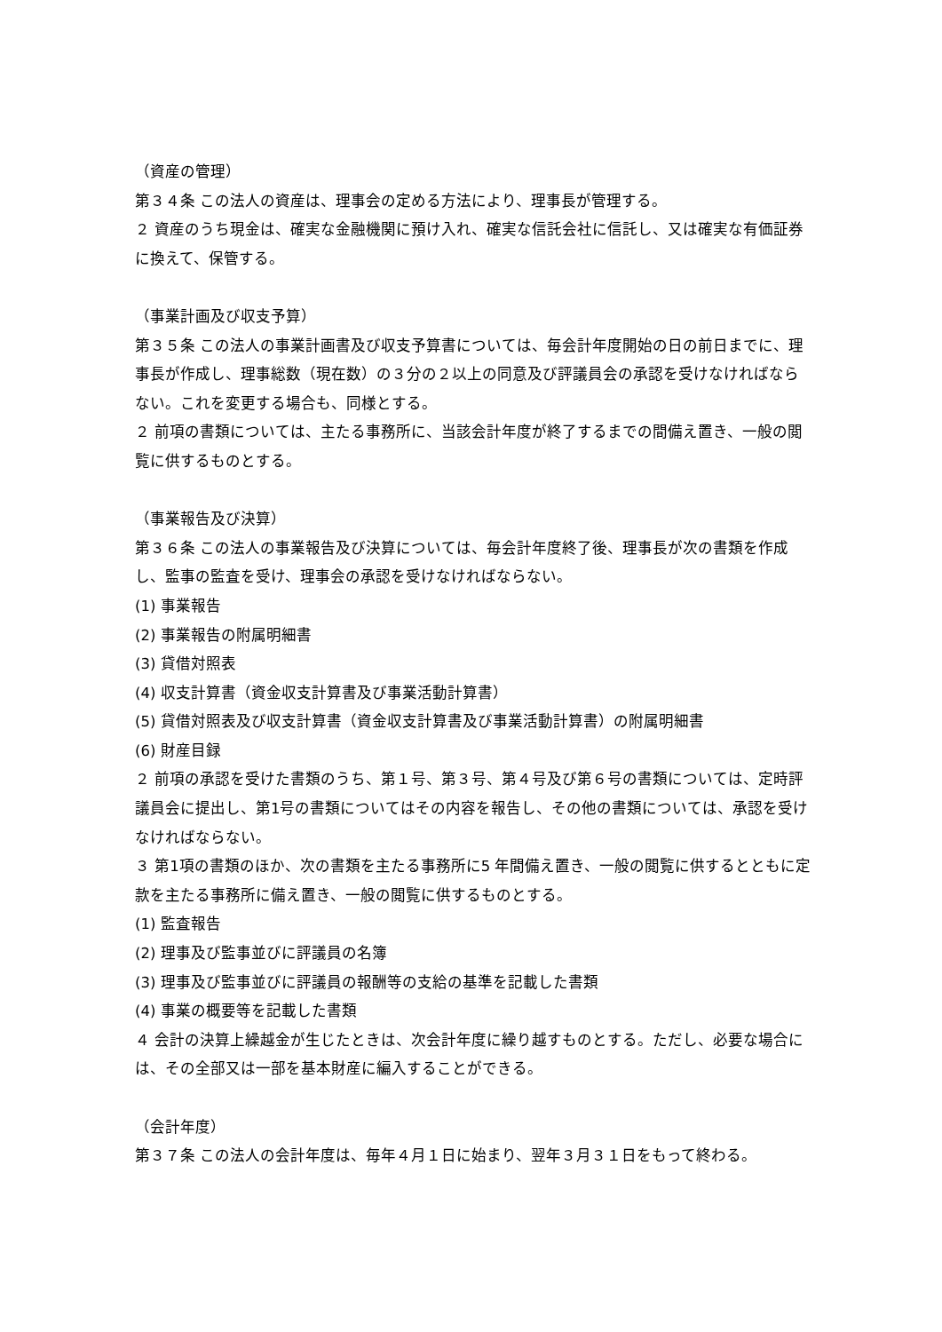（資産の管理）
第３４条 この法人の資産は、理事会の定める方法により、理事長が管理する。
２ 資産のうち現金は、確実な金融機関に預け入れ、確実な信託会社に信託し、又は確実な有価証券に換えて、保管する。
（事業計画及び収支予算）
第３５条 この法人の事業計画書及び収支予算書については、毎会計年度開始の日の前日までに、理事長が作成し、理事総数（現在数）の３分の２以上の同意及び評議員会の承認を受けなければならない。これを変更する場合も、同様とする。
２ 前項の書類については、主たる事務所に、当該会計年度が終了するまでの間備え置き、一般の閲覧に供するものとする。
（事業報告及び決算）
第３６条 この法人の事業報告及び決算については、毎会計年度終了後、理事長が次の書類を作成し、監事の監査を受け、理事会の承認を受けなければならない。
(1) 事業報告
(2) 事業報告の附属明細書
(3) 貸借対照表
(4) 収支計算書（資金収支計算書及び事業活動計算書）
(5) 貸借対照表及び収支計算書（資金収支計算書及び事業活動計算書）の附属明細書
(6) 財産目録
２ 前項の承認を受けた書類のうち、第１号、第３号、第４号及び第６号の書類については、定時評議員会に提出し、第1号の書類についてはその内容を報告し、その他の書類については、承認を受けなければならない。
３ 第1項の書類のほか、次の書類を主たる事務所に5 年間備え置き、一般の閲覧に供するとともに定款を主たる事務所に備え置き、一般の閲覧に供するものとする。
(1) 監査報告
(2) 理事及び監事並びに評議員の名簿
(3) 理事及び監事並びに評議員の報酬等の支給の基準を記載した書類
(4) 事業の概要等を記載した書類
４ 会計の決算上繰越金が生じたときは、次会計年度に繰り越すものとする。ただし、必要な場合には、その全部又は一部を基本財産に編入することができる。
（会計年度）
第３７条 この法人の会計年度は、毎年４月１日に始まり、翌年３月３１日をもって終わる。